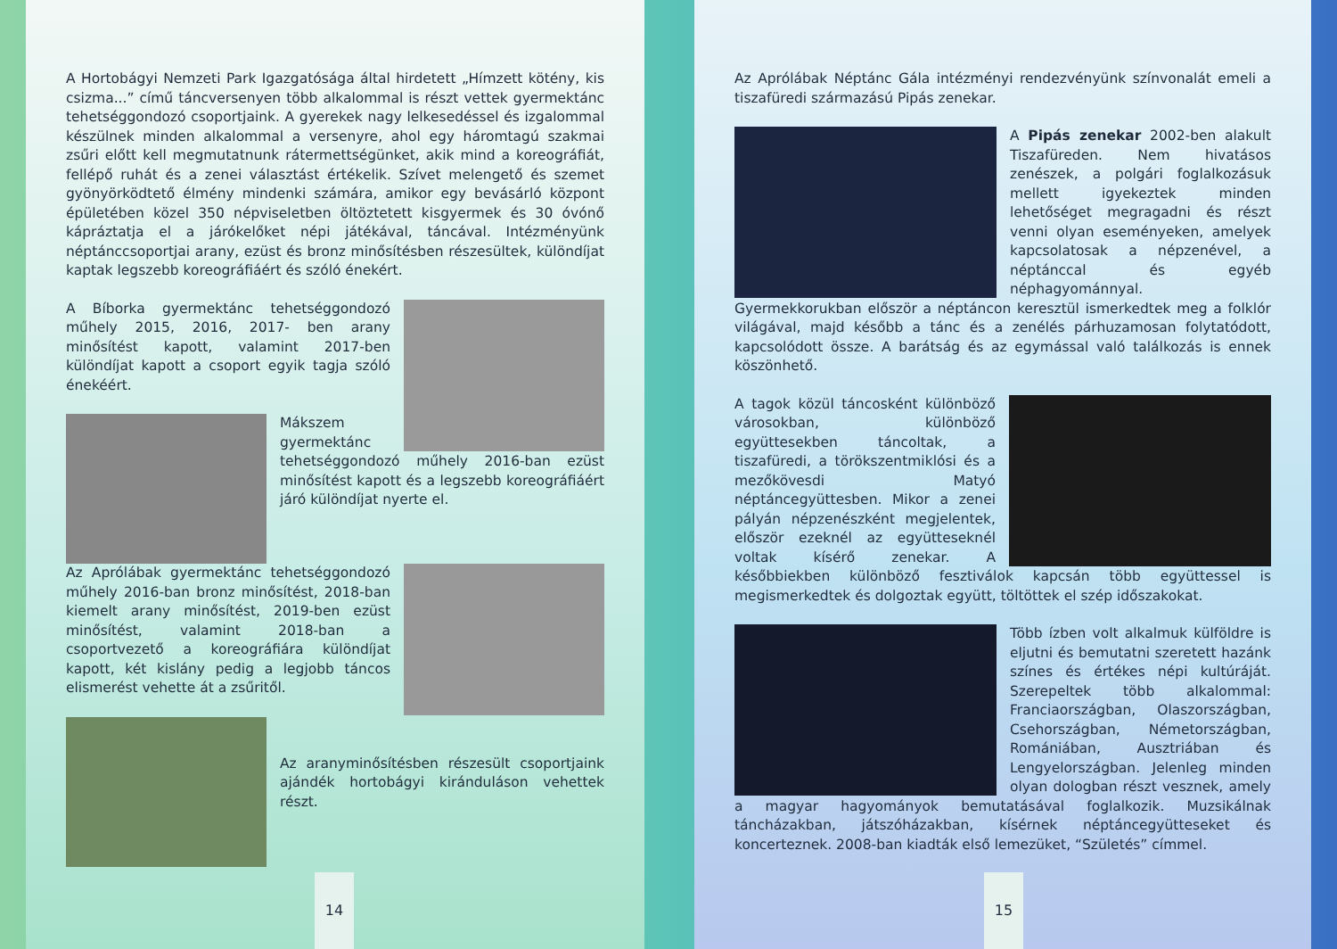A Hortobágyi Nemzeti Park Igazgatósága által hirdetett „Hímzett kötény, kis csizma...” című táncversenyen több alkalommal is részt vettek gyermektánc tehetséggondozó csoportjaink. A gyerekek nagy lelkesedéssel és izgalommal készülnek minden alkalommal a versenyre, ahol egy háromtagú szakmai zsűri előtt kell megmutatnunk rátermettségünket, akik mind a koreográfiát, fellépő ruhát és a zenei választást értékelik. Szívet melengető és szemet gyönyörködtető élmény mindenki számára, amikor egy bevásárló központ épületében közel 350 népviseletben öltöztetett kisgyermek és 30 óvónő kápráztatja el a járókelőket népi játékával, táncával. Intézményünk néptánccsoportjai arany, ezüst és bronz minősítésben részesültek, különdíjat kaptak legszebb koreográfiáért és szóló énekért.
A Bíborka gyermektánc tehetséggondozó műhely 2015, 2016, 2017- ben arany minősítést kapott, valamint 2017-ben különdíjat kapott a csoport egyik tagja szóló énekéért.
Mákszem gyermektánc tehetséggondozó műhely 2016-ban ezüst minősítést kapott és a legszebb koreográfiáért járó különdíjat nyerte el.
Az Aprólábak gyermektánc tehetséggondozó műhely 2016-ban bronz minősítést, 2018-ban kiemelt arany minősítést, 2019-ben ezüst minősítést, valamint 2018-ban a csoportvezető a koreográfiára különdíjat kapott, két kislány pedig a legjobb táncos elismerést vehette át a zsűritől.
Az aranyminősítésben részesült csoportjaink ajándék hortobágyi kiránduláson vehettek részt.
14
Az Aprólábak Néptánc Gála intézményi rendezvényünk színvonalát emeli a tiszafüredi származású Pipás zenekar.
A Pipás zenekar 2002-ben alakult Tiszafüreden. Nem hivatásos zenészek, a polgári foglalkozásuk mellett igyekeztek minden lehetőséget megragadni és részt venni olyan eseményeken, amelyek kapcsolatosak a népzenével, a néptánccal és egyéb néphagyománnyal. Gyermekkorukban először a néptáncon keresztül ismerkedtek meg a folklór világával, majd később a tánc és a zenélés párhuzamosan folytatódott, kapcsolódott össze. A barátság és az egymással való találkozás is ennek köszönhető.
A tagok közül táncosként különböző városokban, különböző együttesekben táncoltak, a tiszafüredi, a törökszentmiklósi és a mezőkövesdi Matyó néptáncegyüttesben. Mikor a zenei pályán népzenészként megjelentek, először ezeknél az együtteseknél voltak kísérő zenekar. A későbbiekben különböző fesztiválok kapcsán több együttessel is megismerkedtek és dolgoztak együtt, töltöttek el szép időszakokat.
Több ízben volt alkalmuk külföldre is eljutni és bemutatni szeretett hazánk színes és értékes népi kultúráját. Szerepeltek több alkalommal: Franciaországban, Olaszországban, Csehországban, Németországban, Romániában, Ausztriában és Lengyelországban. Jelenleg minden olyan dologban részt vesznek, amely a magyar hagyományok bemutatásával foglalkozik. Muzsikálnak táncházakban, játszóházakban, kísérnek néptáncegyütteseket és koncerteznek. 2008-ban kiadták első lemezüket, “Születés” címmel.
15